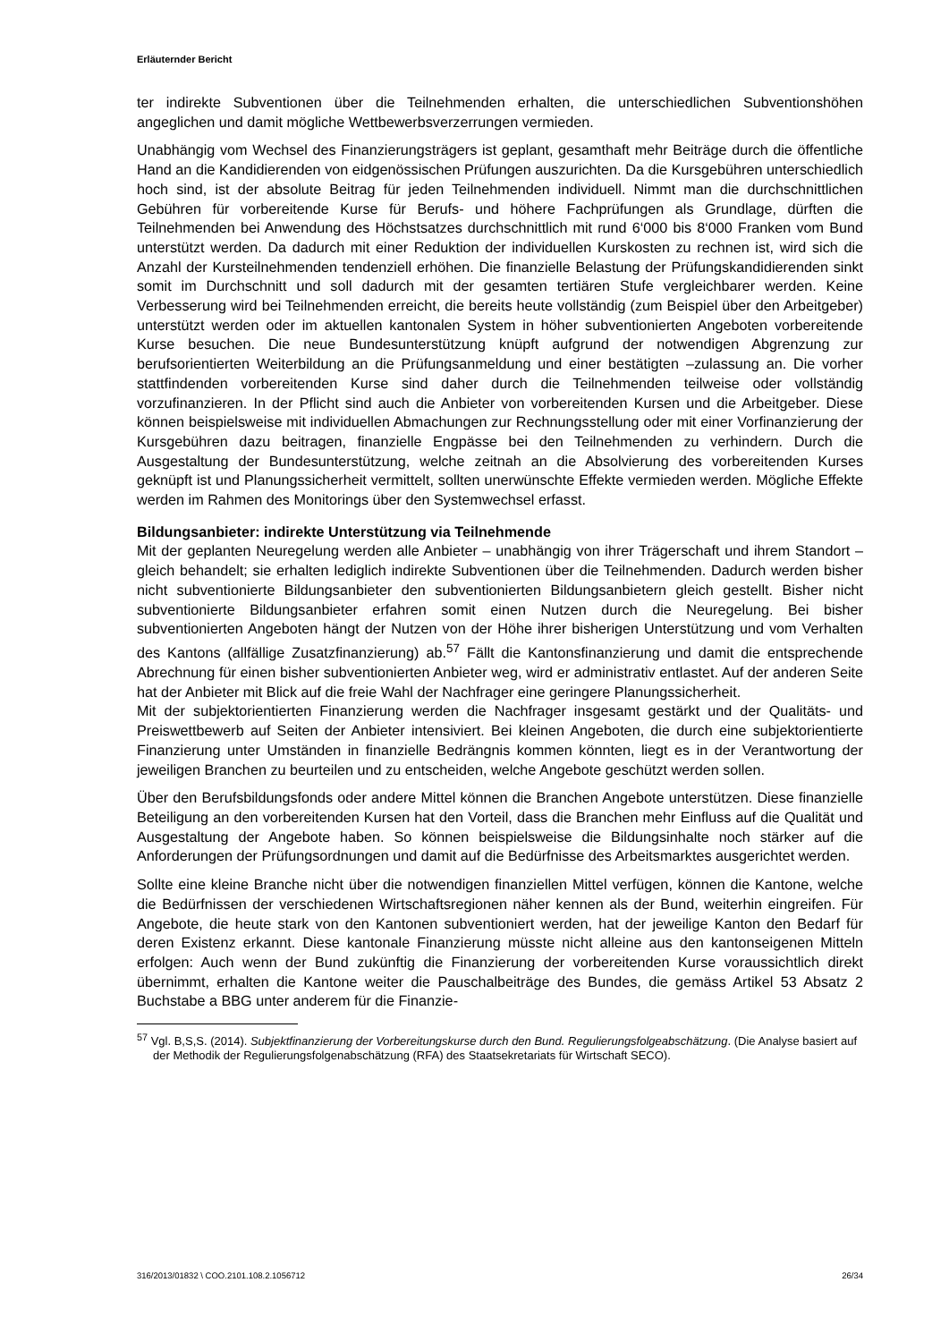Erläuternder Bericht
ter indirekte Subventionen über die Teilnehmenden erhalten, die unterschiedlichen Subventionshöhen angeglichen und damit mögliche Wettbewerbsverzerrungen vermieden.
Unabhängig vom Wechsel des Finanzierungsträgers ist geplant, gesamthaft mehr Beiträge durch die öffentliche Hand an die Kandidierenden von eidgenössischen Prüfungen auszurichten. Da die Kursgebühren unterschiedlich hoch sind, ist der absolute Beitrag für jeden Teilnehmenden individuell. Nimmt man die durchschnittlichen Gebühren für vorbereitende Kurse für Berufs- und höhere Fachprüfungen als Grundlage, dürften die Teilnehmenden bei Anwendung des Höchstsatzes durchschnittlich mit rund 6‘000 bis 8‘000 Franken vom Bund unterstützt werden. Da dadurch mit einer Reduktion der individuellen Kurskosten zu rechnen ist, wird sich die Anzahl der Kursteilnehmenden tendenziell erhöhen. Die finanzielle Belastung der Prüfungskandidierenden sinkt somit im Durchschnitt und soll dadurch mit der gesamten tertiären Stufe vergleichbarer werden. Keine Verbesserung wird bei Teilnehmenden erreicht, die bereits heute vollständig (zum Beispiel über den Arbeitgeber) unterstützt werden oder im aktuellen kantonalen System in höher subventionierten Angeboten vorbereitende Kurse besuchen. Die neue Bundesunterstützung knüpft aufgrund der notwendigen Abgrenzung zur berufsorientierten Weiterbildung an die Prüfungsanmeldung und einer bestätigten –zulassung an. Die vorher stattfindenden vorbereitenden Kurse sind daher durch die Teilnehmenden teilweise oder vollständig vorzufinanzieren. In der Pflicht sind auch die Anbieter von vorbereitenden Kursen und die Arbeitgeber. Diese können beispielsweise mit individuellen Abmachungen zur Rechnungsstellung oder mit einer Vorfinanzierung der Kursgebühren dazu beitragen, finanzielle Engpässe bei den Teilnehmenden zu verhindern. Durch die Ausgestaltung der Bundesunterstützung, welche zeitnah an die Absolvierung des vorbereitenden Kurses geknüpft ist und Planungssicherheit vermittelt, sollten unerwünschte Effekte vermieden werden. Mögliche Effekte werden im Rahmen des Monitorings über den Systemwechsel erfasst.
Bildungsanbieter: indirekte Unterstützung via Teilnehmende
Mit der geplanten Neuregelung werden alle Anbieter – unabhängig von ihrer Trägerschaft und ihrem Standort – gleich behandelt; sie erhalten lediglich indirekte Subventionen über die Teilnehmenden. Dadurch werden bisher nicht subventionierte Bildungsanbieter den subventionierten Bildungsanbietern gleich gestellt. Bisher nicht subventionierte Bildungsanbieter erfahren somit einen Nutzen durch die Neuregelung. Bei bisher subventionierten Angeboten hängt der Nutzen von der Höhe ihrer bisherigen Unterstützung und vom Verhalten des Kantons (allfällige Zusatzfinanzierung) ab.<sup>57</sup> Fällt die Kantonsfinanzierung und damit die entsprechende Abrechnung für einen bisher subventionierten Anbieter weg, wird er administrativ entlastet. Auf der anderen Seite hat der Anbieter mit Blick auf die freie Wahl der Nachfrager eine geringere Planungssicherheit.
Mit der subjektorientierten Finanzierung werden die Nachfrager insgesamt gestärkt und der Qualitäts- und Preiswettbewerb auf Seiten der Anbieter intensiviert. Bei kleinen Angeboten, die durch eine subjektorientierte Finanzierung unter Umständen in finanzielle Bedrängnis kommen könnten, liegt es in der Verantwortung der jeweiligen Branchen zu beurteilen und zu entscheiden, welche Angebote geschützt werden sollen.
Über den Berufsbildungsfonds oder andere Mittel können die Branchen Angebote unterstützen. Diese finanzielle Beteiligung an den vorbereitenden Kursen hat den Vorteil, dass die Branchen mehr Einfluss auf die Qualität und Ausgestaltung der Angebote haben. So können beispielsweise die Bildungsinhalte noch stärker auf die Anforderungen der Prüfungsordnungen und damit auf die Bedürfnisse des Arbeitsmarktes ausgerichtet werden.
Sollte eine kleine Branche nicht über die notwendigen finanziellen Mittel verfügen, können die Kantone, welche die Bedürfnissen der verschiedenen Wirtschaftsregionen näher kennen als der Bund, weiterhin eingreifen. Für Angebote, die heute stark von den Kantonen subventioniert werden, hat der jeweilige Kanton den Bedarf für deren Existenz erkannt. Diese kantonale Finanzierung müsste nicht alleine aus den kantonseigenen Mitteln erfolgen: Auch wenn der Bund zukünftig die Finanzierung der vorbereitenden Kurse voraussichtlich direkt übernimmt, erhalten die Kantone weiter die Pauschalbeiträge des Bundes, die gemäss Artikel 53 Absatz 2 Buchstabe a BBG unter anderem für die Finanzie-
<sup>57</sup> Vgl. B,S,S. (2014). Subjektfinanzierung der Vorbereitungskurse durch den Bund. Regulierungsfolgeabschätzung. (Die Analyse basiert auf der Methodik der Regulierungsfolgenabschätzung (RFA) des Staatsekretariats für Wirtschaft SECO).
316/2013/01832 \ COO.2101.108.2.1056712 26/34